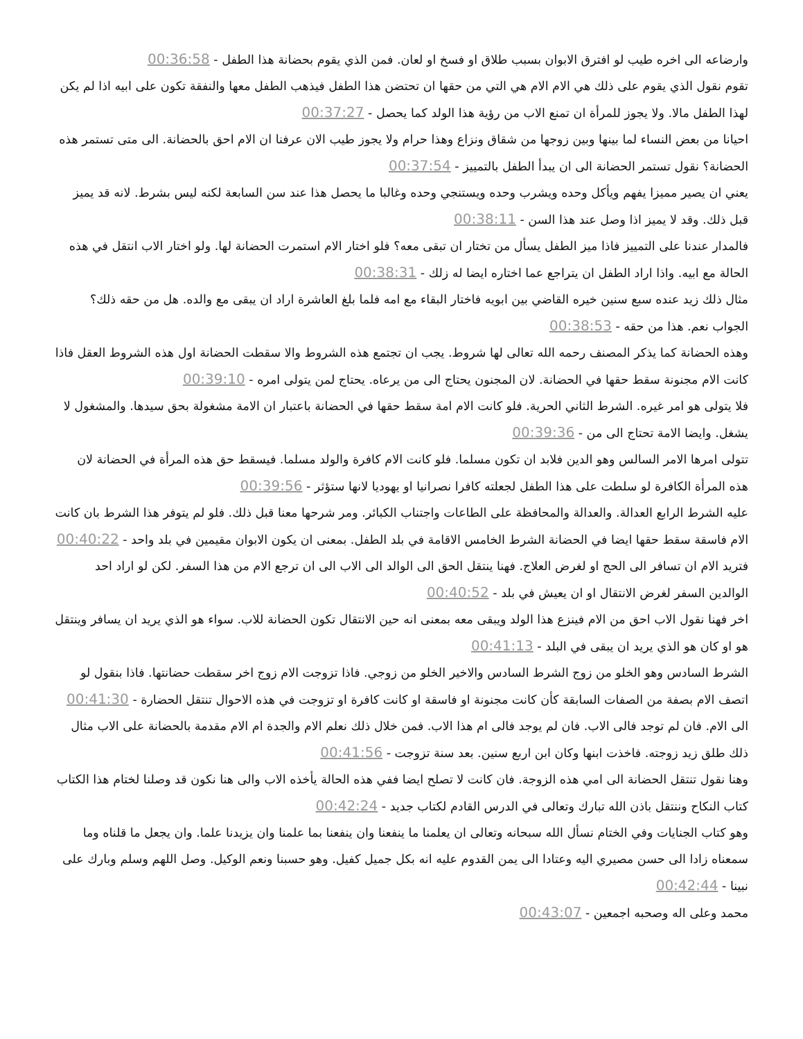وارضاعه الى اخره طيب لو افترق الابوان بسبب طلاق او فسخ او لعان. فمن الذي يقوم بحضانة هذا الطفل - 00:36:58
تقوم نقول الذي يقوم على ذلك هي الام الام هي التي من حقها ان تحتضن هذا الطفل فيذهب الطفل معها والنفقة تكون على ابيه اذا لم يكن لهذا الطفل مالا. ولا يجوز للمرأة ان تمنع الاب من رؤية هذا الولد كما يحصل - 00:37:27
احيانا من بعض النساء لما بينها وبين زوجها من شقاق ونزاع وهذا حرام ولا يجوز طيب الان عرفنا ان الام احق بالحضانة. الى متى تستمر هذه الحضانة؟ نقول تستمر الحضانة الى ان يبدأ الطفل بالتمييز - 00:37:54
يعني ان يصير مميزا يفهم ويأكل وحده ويشرب وحده ويستنجي وحده وغالبا ما يحصل هذا عند سن السابعة لكنه ليس بشرط. لانه قد يميز قبل ذلك. وقد لا يميز اذا وصل عند هذا السن - 00:38:11
فالمدار عندنا على التمييز فاذا ميز الطفل يسأل من تختار ان تبقى معه؟ فلو اختار الام استمرت الحضانة لها. ولو اختار الاب انتقل في هذه الحالة مع ابيه. واذا اراد الطفل ان يتراجع عما اختاره ايضا له زلك - 00:38:31
مثال ذلك زيد عنده سبع سنين خيره القاضي بين ابويه فاختار البقاء مع امه فلما بلغ العاشرة اراد ان يبقى مع والده. هل من حقه ذلك؟ الجواب نعم. هذا من حقه - 00:38:53
وهذه الحضانة كما يذكر المصنف رحمه الله تعالى لها شروط. يجب ان تجتمع هذه الشروط والا سقطت الحضانة اول هذه الشروط العقل فاذا كانت الام مجنونة سقط حقها في الحضانة. لان المجنون يحتاج الى من يرعاه. يحتاج لمن يتولى امره - 00:39:10
فلا يتولى هو امر غيره. الشرط الثاني الحرية. فلو كانت الام امة سقط حقها في الحضانة باعتبار ان الامة مشغولة بحق سيدها. والمشغول لا يشغل. وايضا الامة تحتاج الى من - 00:39:36
تتولى امرها الامر السالس وهو الدين فلابد ان تكون مسلما. فلو كانت الام كافرة والولد مسلما. فيسقط حق هذه المرأة في الحضانة لان هذه المرأة الكافرة لو سلطت على هذا الطفل لجعلته كافرا نصرانيا او يهوديا لانها ستؤثر - 00:39:56
عليه الشرط الرابع العدالة. والعدالة والمحافظة على الطاعات واجتناب الكبائر. ومر شرحها معنا قبل ذلك. فلو لم يتوفر هذا الشرط بان كانت الام فاسقة سقط حقها ايضا في الحضانة الشرط الخامس الاقامة في بلد الطفل. بمعنى ان يكون الابوان مقيمين في بلد واحد - 00:40:22
فتريد الام ان تسافر الى الحج او لغرض العلاج. فهنا ينتقل الحق الى الوالد الى الاب الى ان ترجع الام من هذا السفر. لكن لو اراد احد الوالدين السفر لغرض الانتقال او ان يعيش في بلد - 00:40:52
اخر فهنا نقول الاب احق من الام فينزع هذا الولد ويبقى معه بمعنى انه حين الانتقال تكون الحضانة للاب. سواء هو الذي يريد ان يسافر وينتقل هو او كان هو الذي يريد ان يبقى في البلد - 00:41:13
الشرط السادس وهو الخلو من زوج الشرط السادس والاخير الخلو من زوجي. فاذا تزوجت الام زوج اخر سقطت حضانتها. فاذا بنقول لو اتصف الام بصفة من الصفات السابقة كأن كانت مجنونة او فاسقة او كانت كافرة او تزوجت في هذه الاحوال تنتقل الحضارة - 00:41:30
الى الام. فان لم توجد فالى الاب. فان لم يوجد فالى ام هذا الاب. فمن خلال ذلك نعلم الام والجدة ام الام مقدمة بالحضانة على الاب مثال ذلك طلق زيد زوجته. فاخذت ابنها وكان ابن اربع سنين. بعد سنة تزوجت - 00:41:56
وهنا نقول تنتقل الحضانة الى امي هذه الزوجة. فان كانت لا تصلح ايضا ففي هذه الحالة يأخذه الاب والى هنا نكون قد وصلنا لختام هذا الكتاب كتاب النكاح وننتقل باذن الله تبارك وتعالى في الدرس القادم لكتاب جديد - 00:42:24
وهو كتاب الجنايات وفي الختام نسأل الله سبحانه وتعالى ان يعلمنا ما ينفعنا وان ينفعنا بما علمنا وان يزيدنا علما. وان يجعل ما قلناه وما سمعناه زادا الى حسن مصيري اليه وعتادا الى يمن القدوم عليه انه بكل جميل كفيل. وهو حسبنا ونعم الوكيل. وصل اللهم وسلم وبارك على نبينا - 00:42:44
محمد وعلى اله وصحبه اجمعين - 00:43:07